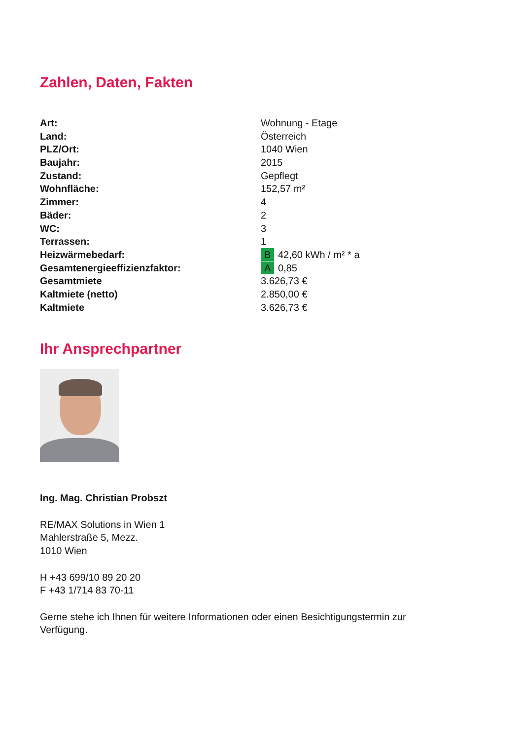Zahlen, Daten, Fakten
| Art: | Wohnung - Etage |
| Land: | Österreich |
| PLZ/Ort: | 1040 Wien |
| Baujahr: | 2015 |
| Zustand: | Gepflegt |
| Wohnfläche: | 152,57 m² |
| Zimmer: | 4 |
| Bäder: | 2 |
| WC: | 3 |
| Terrassen: | 1 |
| Heizwärmebedarf: | B 42,60 kWh / m² * a |
| Gesamtenergieeffizienzfaktor: | A 0,85 |
| Gesamtmiete | 3.626,73 € |
| Kaltmiete (netto) | 2.850,00 € |
| Kaltmiete | 3.626,73 € |
Ihr Ansprechpartner
Ing. Mag. Christian Probszt
RE/MAX Solutions in Wien 1
Mahlerstraße 5, Mezz.
1010 Wien
H +43 699/10 89 20 20
F +43 1/714 83 70-11
Gerne stehe ich Ihnen für weitere Informationen oder einen Besichtigungstermin zur
Verfügung.